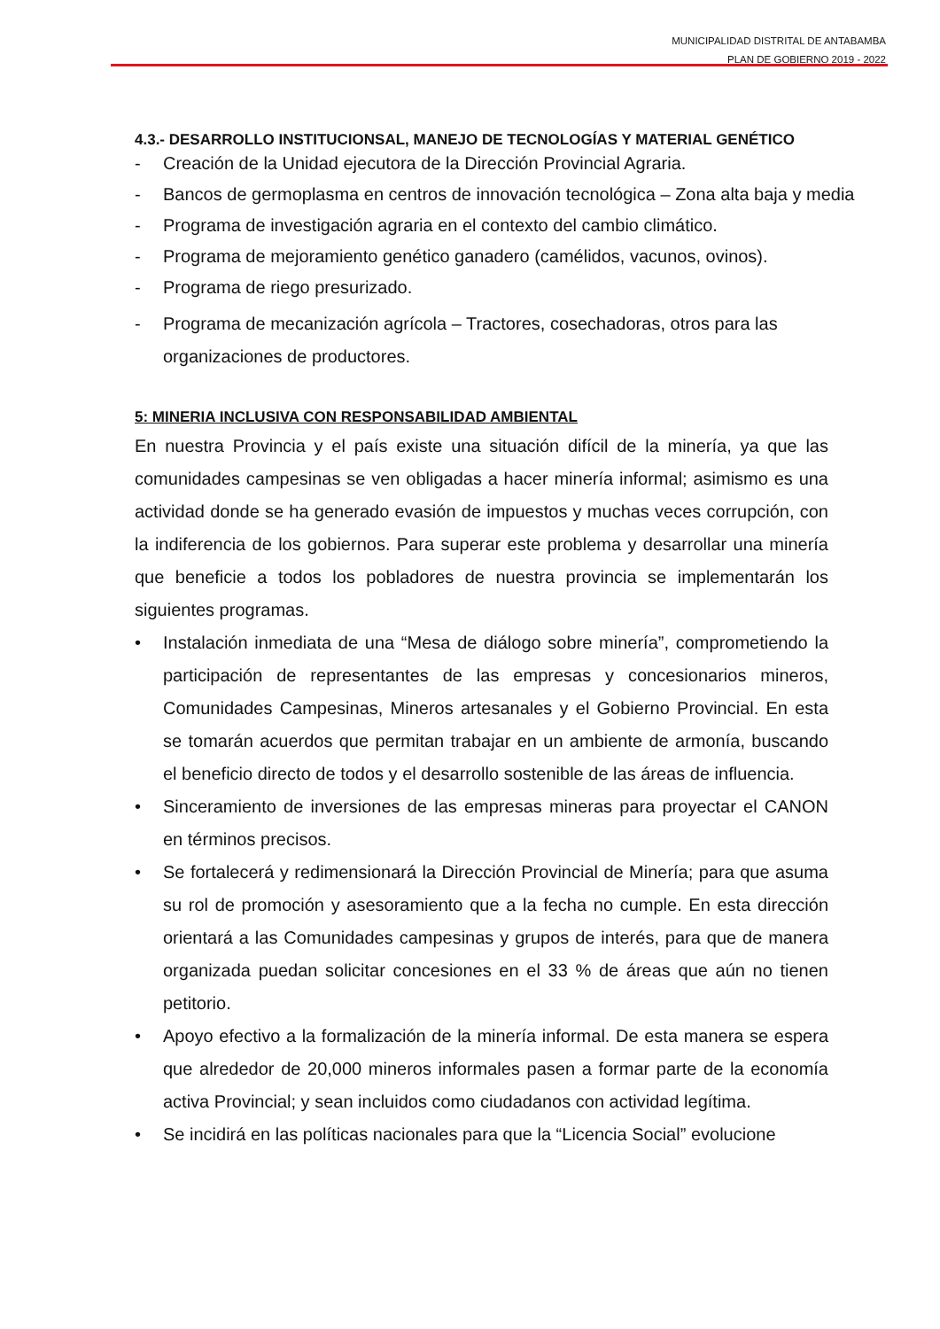MUNICIPALIDAD DISTRITAL DE ANTABAMBA
PLAN DE GOBIERNO 2019 - 2022
4.3.- DESARROLLO INSTITUCIONSAL, MANEJO DE TECNOLOGÍAS Y MATERIAL GENÉTICO
- Creación de la Unidad ejecutora de la Dirección Provincial Agraria.
- Bancos de germoplasma en centros de innovación tecnológica – Zona alta baja y media
- Programa de investigación agraria en el contexto del cambio climático.
- Programa de mejoramiento genético ganadero (camélidos, vacunos, ovinos).
- Programa de riego presurizado.
- Programa de mecanización agrícola – Tractores, cosechadoras, otros para las organizaciones de productores.
5: MINERIA INCLUSIVA CON RESPONSABILIDAD AMBIENTAL
En nuestra Provincia y el país existe una situación difícil de la minería, ya que las comunidades campesinas se ven obligadas a hacer minería informal; asimismo es una actividad donde se ha generado evasión de impuestos y muchas veces corrupción, con la indiferencia de los gobiernos. Para superar este problema y desarrollar una minería que beneficie a todos los pobladores de nuestra provincia se implementarán los siguientes programas.
• Instalación inmediata de una “Mesa de diálogo sobre minería”, comprometiendo la participación de representantes de las empresas y concesionarios mineros, Comunidades Campesinas, Mineros artesanales y el Gobierno Provincial. En esta se tomarán acuerdos que permitan trabajar en un ambiente de armonía, buscando el beneficio directo de todos y el desarrollo sostenible de las áreas de influencia.
• Sinceramiento de inversiones de las empresas mineras para proyectar el CANON en términos precisos.
• Se fortalecerá y redimensionará la Dirección Provincial de Minería; para que asuma su rol de promoción y asesoramiento que a la fecha no cumple. En esta dirección orientará a las Comunidades campesinas y grupos de interés, para que de manera organizada puedan solicitar concesiones en el 33 % de áreas que aún no tienen petitorio.
• Apoyo efectivo a la formalización de la minería informal. De esta manera se espera que alrededor de 20,000 mineros informales pasen a formar parte de la economía activa Provincial; y sean incluidos como ciudadanos con actividad legítima.
• Se incidirá en las políticas nacionales para que la “Licencia Social” evolucione